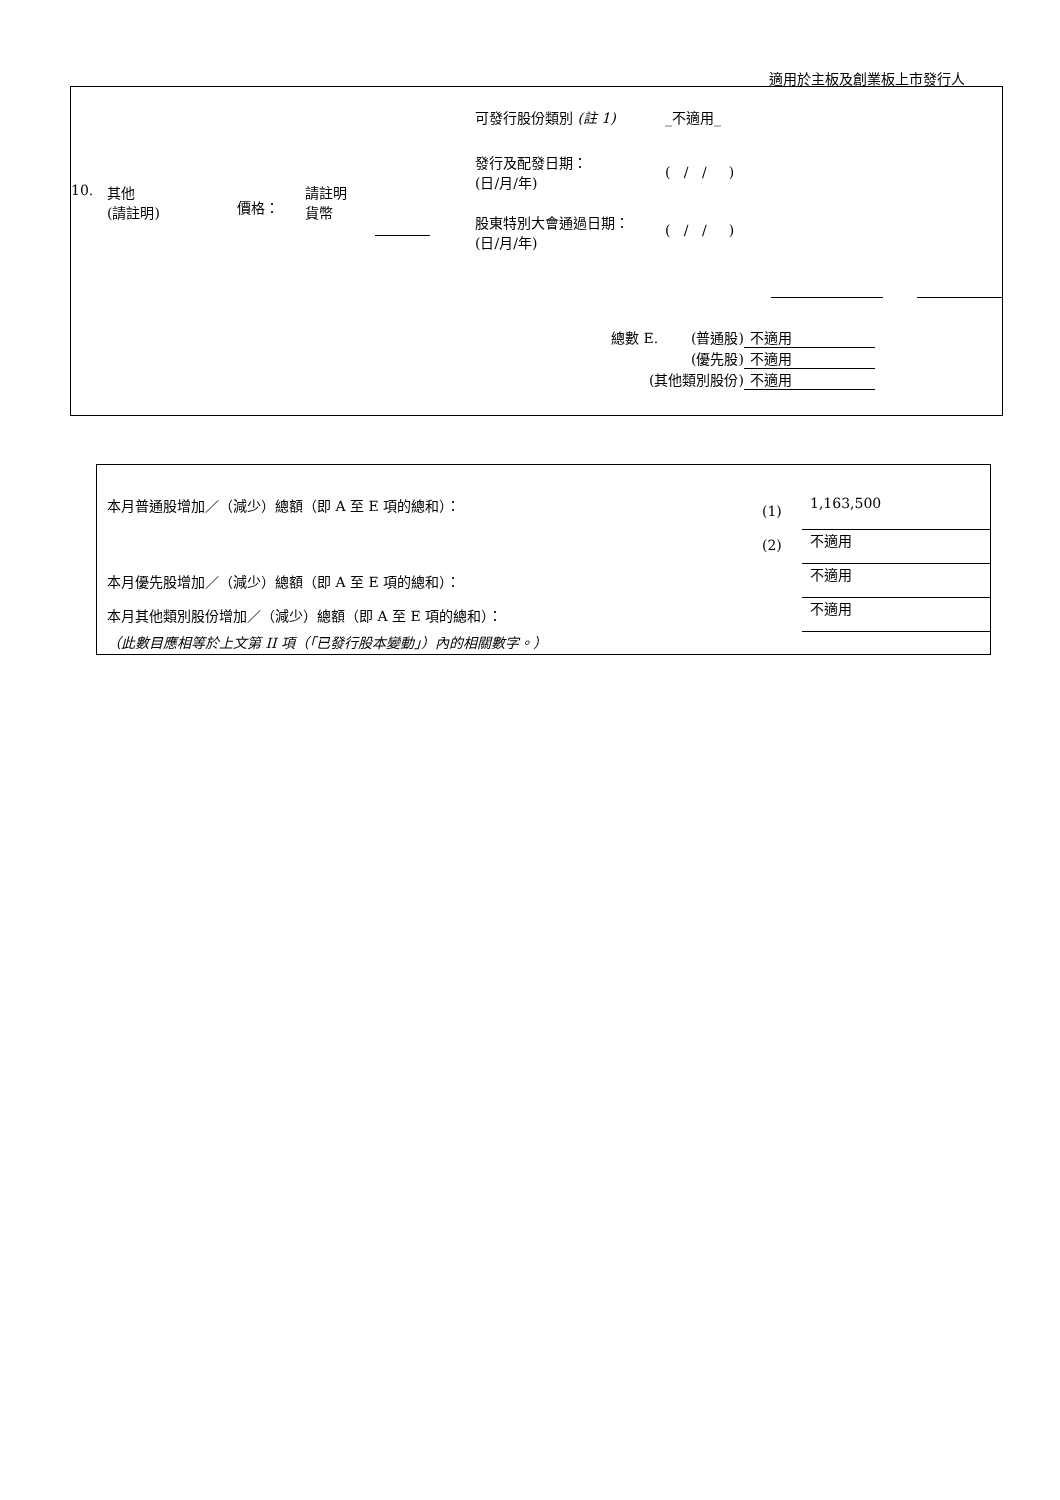適用於主板及創業板上市發行人
| 10. | 其他 (請註明) | 價格： | 請註明 貨幣 | | 可發行股份類別 (註 1) _不適用_ 發行及配發日期： (日/月/年) ( / / ) 股東特別大會通過日期： (日/月/年) ( / / ) |
| 總數 E. | (普通股) | 不適用 |
| | (優先股) | 不適用 |
| (其他類別股份) | | 不適用 |
| 本月普通股增加／（減少）總額（即 A 至 E 項的總和）： | (1) | 1,163,500 |
| | (2) | 不適用 |
| 本月優先股增加／（減少）總額（即 A 至 E 項的總和）： | | 不適用 |
| 本月其他類別股份增加／（減少）總額（即 A 至 E 項的總和）： | | 不適用 |
| （此數目應相等於上文第 II 項（「已發行股本變動」）內的相關數字。） | | |